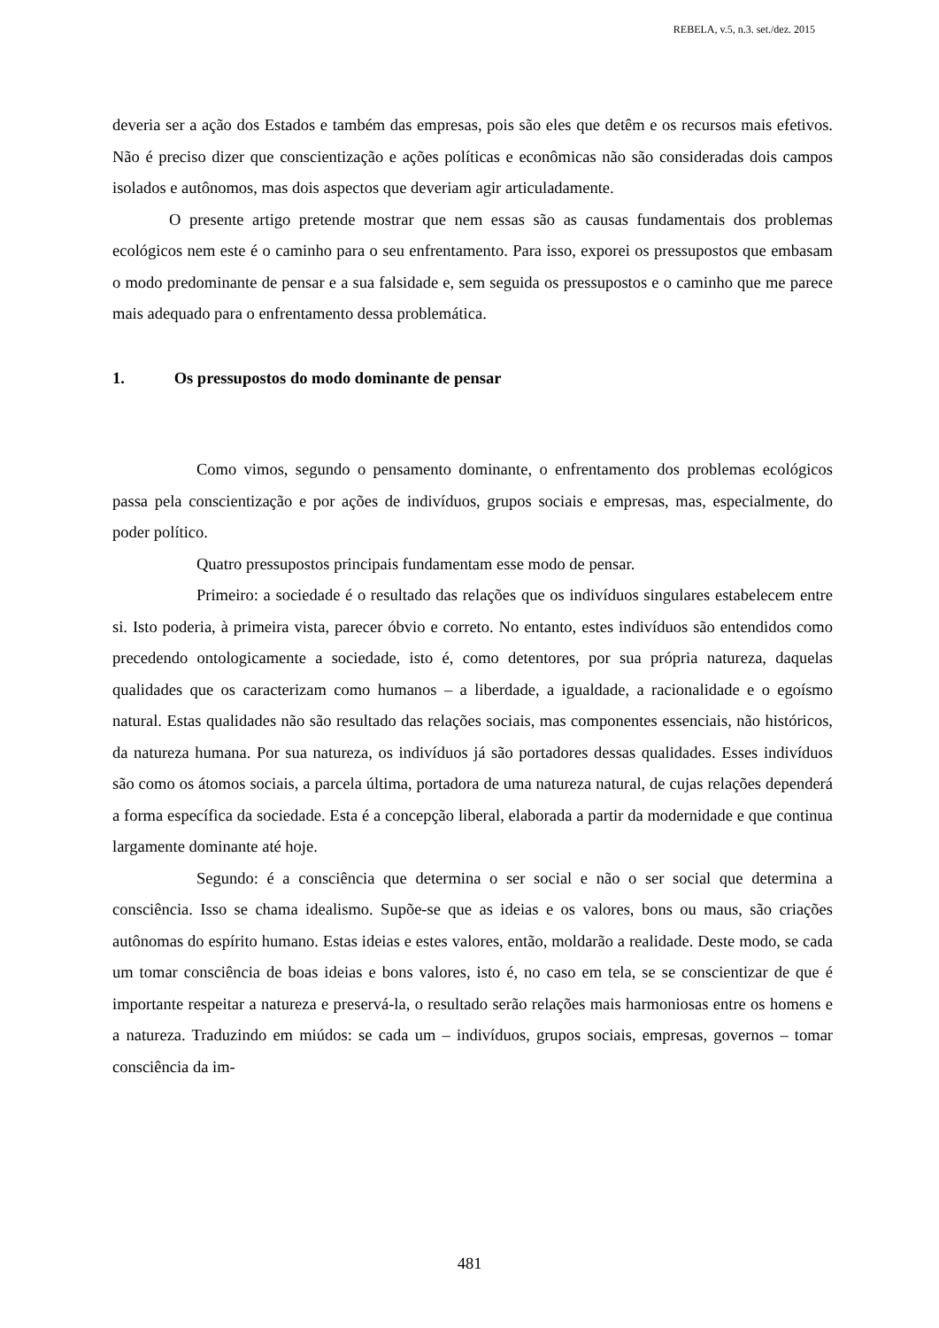REBELA, v.5, n.3. set./dez. 2015
deveria ser a ação dos Estados e também das empresas, pois são eles que detêm e os recursos mais efetivos. Não é preciso dizer que conscientização e ações políticas e econômicas não são consideradas dois campos isolados e autônomos, mas dois aspectos que deveriam agir articuladamente.
O presente artigo pretende mostrar que nem essas são as causas fundamentais dos problemas ecológicos nem este é o caminho para o seu enfrentamento. Para isso, exporei os pressupostos que embasam o modo predominante de pensar e a sua falsidade e, sem seguida os pressupostos e o caminho que me parece mais adequado para o enfrentamento dessa problemática.
1. Os pressupostos do modo dominante de pensar
Como vimos, segundo o pensamento dominante, o enfrentamento dos problemas ecológicos passa pela conscientização e por ações de indivíduos, grupos sociais e empresas, mas, especialmente, do poder político.
Quatro pressupostos principais fundamentam esse modo de pensar.
Primeiro: a sociedade é o resultado das relações que os indivíduos singulares estabelecem entre si. Isto poderia, à primeira vista, parecer óbvio e correto. No entanto, estes indivíduos são entendidos como precedendo ontologicamente a sociedade, isto é, como detentores, por sua própria natureza, daquelas qualidades que os caracterizam como humanos – a liberdade, a igualdade, a racionalidade e o egoísmo natural. Estas qualidades não são resultado das relações sociais, mas componentes essenciais, não históricos, da natureza humana. Por sua natureza, os indivíduos já são portadores dessas qualidades. Esses indivíduos são como os átomos sociais, a parcela última, portadora de uma natureza natural, de cujas relações dependerá a forma específica da sociedade. Esta é a concepção liberal, elaborada a partir da modernidade e que continua largamente dominante até hoje.
Segundo: é a consciência que determina o ser social e não o ser social que determina a consciência. Isso se chama idealismo. Supõe-se que as ideias e os valores, bons ou maus, são criações autônomas do espírito humano. Estas ideias e estes valores, então, moldarão a realidade. Deste modo, se cada um tomar consciência de boas ideias e bons valores, isto é, no caso em tela, se se conscientizar de que é importante respeitar a natureza e preservá-la, o resultado serão relações mais harmoniosas entre os homens e a natureza. Traduzindo em miúdos: se cada um – indivíduos, grupos sociais, empresas, governos – tomar consciência da im-
481